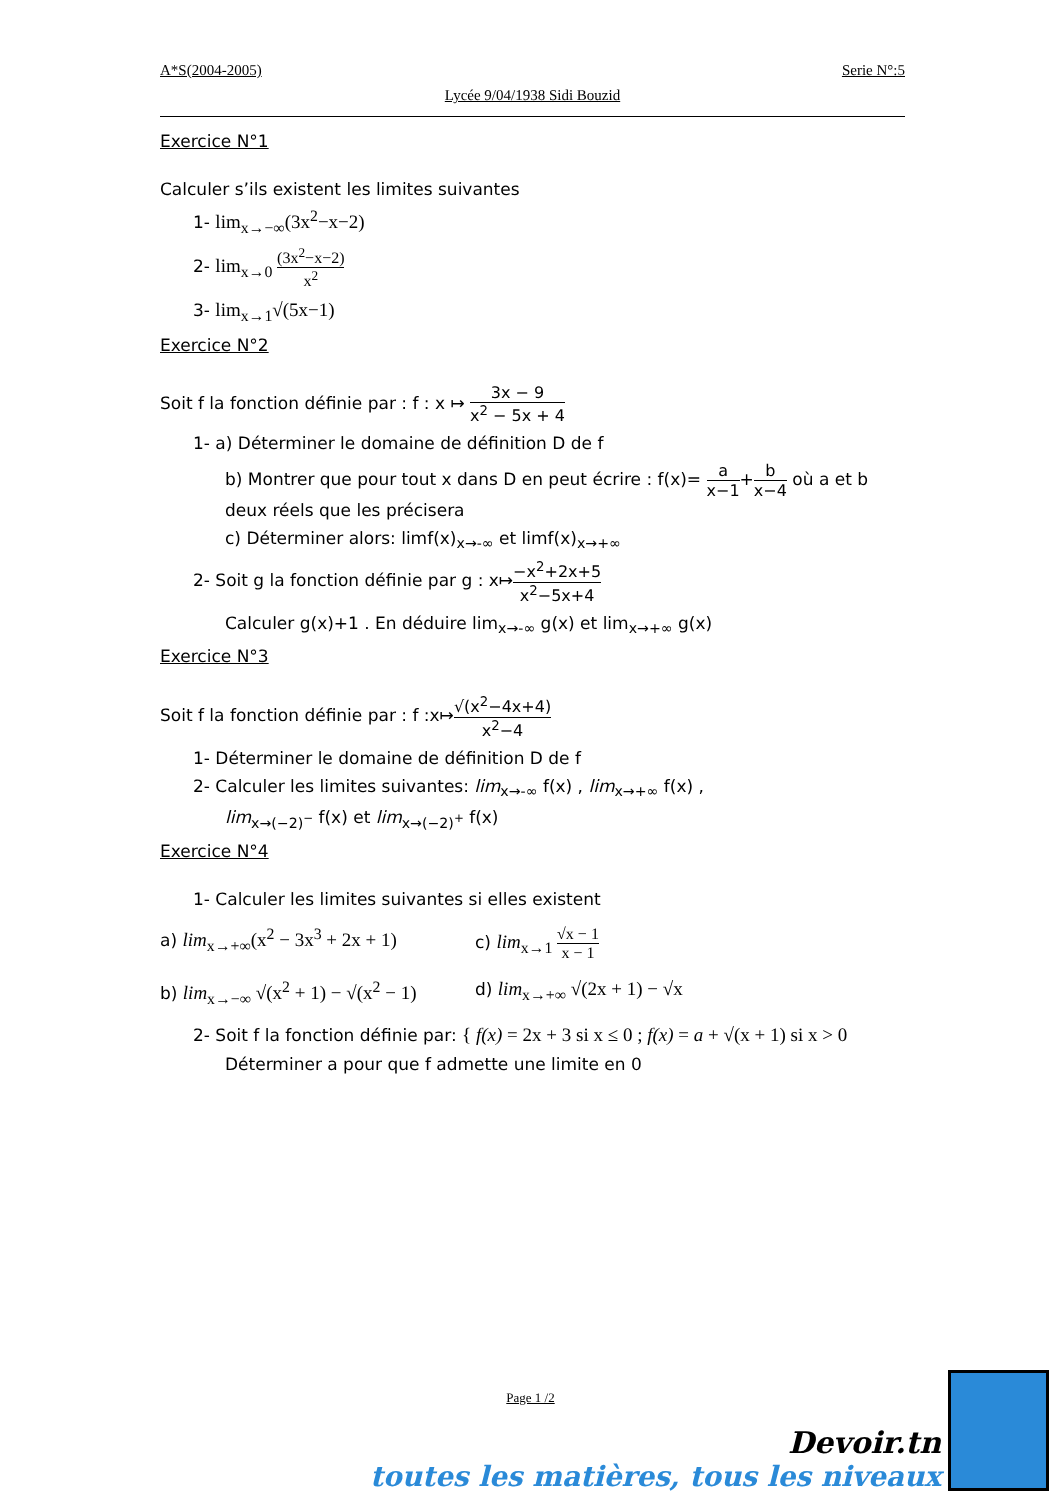A*S(2004-2005) Serie N°:5
Lycée 9/04/1938 Sidi Bouzid
Exercice N°1
Calculer s’ils existent les limites suivantes
1- lim<sub>x→−∞</sub>(3x<sup>2</sup>−x−2)
2- lim<sub>x→0</sub> (3x<sup>2</sup>−x−2) x<sup>2</sup>
3- lim<sub>x→1</sub>√(5x−1)
Exercice N°2
Soit f la fonction définie par : f : x ↦ 3x − 9 x<sup>2</sup> − 5x + 4
1- a) Déterminer le domaine de définition D de f
b) Montrer que pour tout x dans D en peut écrire : f(x)= a x−1+b x−4 où a et b deux réels que les précisera
c) Déterminer alors: limf(x)<sub>x→-∞</sub> et limf(x)<sub>x→+∞</sub>
2- Soit g la fonction définie par g : x↦−x<sup>2</sup>+2x+5 x<sup>2</sup>−5x+4
Calculer g(x)+1 . En déduire lim<sub>x→-∞</sub> g(x) et lim<sub>x→+∞</sub> g(x)
Exercice N°3
Soit f la fonction définie par : f :x↦√(x<sup>2</sup>−4x+4) x<sup>2</sup>−4
1- Déterminer le domaine de définition D de f
2- Calculer les limites suivantes: lim<sub>x→-∞</sub> f(x) , lim<sub>x→+∞</sub> f(x) ,
lim<sub>x→(−2)<sup>−</sup></sub> f(x) et lim<sub>x→(−2)<sup>+</sup></sub> f(x)
Exercice N°4
1- Calculer les limites suivantes si elles existent
a) lim<sub>x→+∞</sub>(x<sup>2</sup> − 3x<sup>3</sup> + 2x + 1) c) lim<sub>x→1</sub> √x − 1 x − 1
b) lim<sub>x→−∞</sub> √(x<sup>2</sup> + 1) − √(x<sup>2</sup> − 1)
d) lim<sub>x→+∞</sub> √(2x + 1) − √x
2- Soit f la fonction définie par: { f(x) = 2x + 3 si x ≤ 0 ; f(x) = a + √(x + 1) si x > 0
Déterminer a pour que f admette une limite en 0
Page 1 /2
Devoir.tn
toutes les matières, tous les niveaux